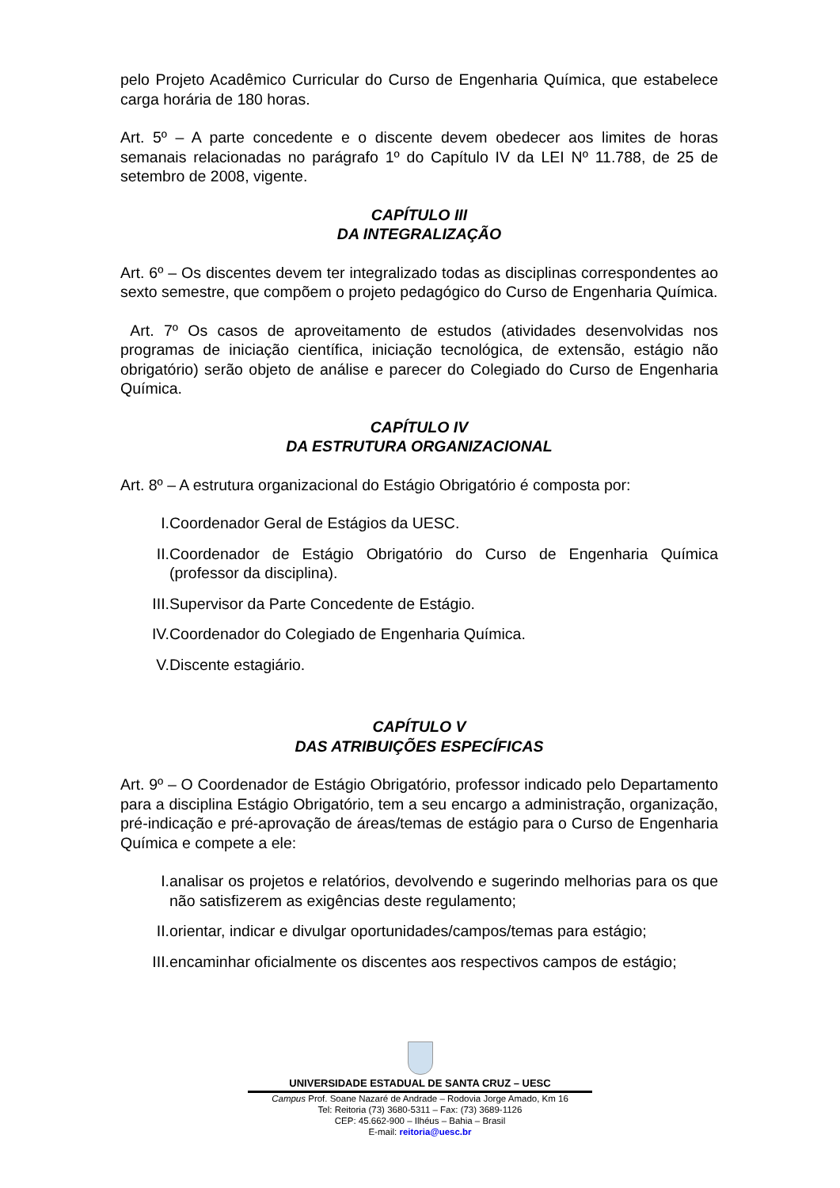pelo Projeto Acadêmico Curricular do Curso de Engenharia Química, que estabelece carga horária de 180 horas.
Art. 5º – A parte concedente e o discente devem obedecer aos limites de horas semanais relacionadas no parágrafo 1º do Capítulo IV da LEI Nº 11.788, de 25 de setembro de 2008, vigente.
CAPÍTULO III
DA INTEGRALIZAÇÃO
Art. 6º – Os discentes devem ter integralizado todas as disciplinas correspondentes ao sexto semestre, que compõem o projeto pedagógico do Curso de Engenharia Química.
Art. 7º Os casos de aproveitamento de estudos (atividades desenvolvidas nos programas de iniciação científica, iniciação tecnológica, de extensão, estágio não obrigatório) serão objeto de análise e parecer do Colegiado do Curso de Engenharia Química.
CAPÍTULO IV
DA ESTRUTURA ORGANIZACIONAL
Art. 8º – A estrutura organizacional do Estágio Obrigatório é composta por:
I. Coordenador Geral de Estágios da UESC.
II. Coordenador de Estágio Obrigatório do Curso de Engenharia Química (professor da disciplina).
III. Supervisor da Parte Concedente de Estágio.
IV. Coordenador do Colegiado de Engenharia Química.
V. Discente estagiário.
CAPÍTULO V
DAS ATRIBUIÇÕES ESPECÍFICAS
Art. 9º – O Coordenador de Estágio Obrigatório, professor indicado pelo Departamento para a disciplina Estágio Obrigatório, tem a seu encargo a administração, organização, pré-indicação e pré-aprovação de áreas/temas de estágio para o Curso de Engenharia Química e compete a ele:
I. analisar os projetos e relatórios, devolvendo e sugerindo melhorias para os que não satisfizerem as exigências deste regulamento;
II. orientar, indicar e divulgar oportunidades/campos/temas para estágio;
III. encaminhar oficialmente os discentes aos respectivos campos de estágio;
UNIVERSIDADE ESTADUAL DE SANTA CRUZ – UESC
Campus Prof. Soane Nazaré de Andrade – Rodovia Jorge Amado, Km 16
Tel: Reitoria (73) 3680-5311 – Fax: (73) 3689-1126
CEP: 45.662-900 – Ilhéus – Bahia – Brasil
E-mail: reitoria@uesc.br